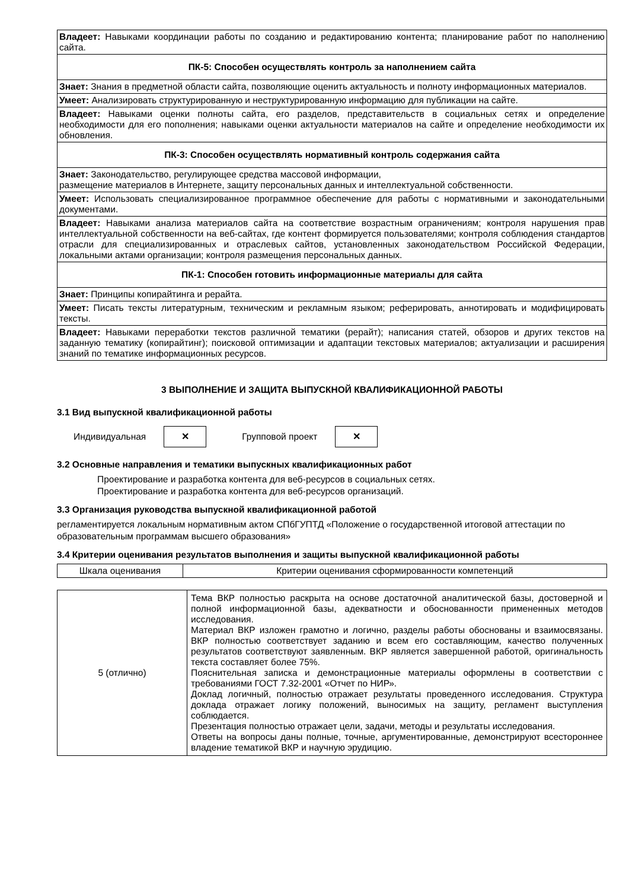| Владеет: Навыками координации работы по созданию и редактированию контента; планирование работ по наполнению сайта. |
| ПК-5: Способен осуществлять контроль за наполнением сайта |
| Знает: Знания в предметной области сайта, позволяющие оценить актуальность и полноту информационных материалов. |
| Умеет: Анализировать структурированную и неструктурированную информацию для публикации на сайте. |
| Владеет: Навыками оценки полноты сайта, его разделов, представительств в социальных сетях и определение необходимости для его пополнения; навыками оценки актуальности материалов на сайте и определение необходимости их обновления. |
| ПК-3: Способен осуществлять нормативный контроль содержания сайта |
| Знает: Законодательство, регулирующее средства массовой информации, размещение материалов в Интернете, защиту персональных данных и интеллектуальной собственности. |
| Умеет: Использовать специализированное программное обеспечение для работы с нормативными и законодательными документами. |
| Владеет: Навыками анализа материалов сайта на соответствие возрастным ограничениям; контроля нарушения прав интеллектуальной собственности на веб-сайтах, где контент формируется пользователями; контроля соблюдения стандартов отрасли для специализированных и отраслевых сайтов, установленных законодательством Российской Федерации, локальными актами организации; контроля размещения персональных данных. |
| ПК-1: Способен готовить информационные материалы для сайта |
| Знает: Принципы копирайтинга и рерайта. |
| Умеет: Писать тексты литературным, техническим и рекламным языком; реферировать, аннотировать и модифицировать тексты. |
| Владеет: Навыками переработки текстов различной тематики (рерайт); написания статей, обзоров и других текстов на заданную тематику (копирайтинг); поисковой оптимизации и адаптации текстовых материалов; актуализации и расширения знаний по тематике информационных ресурсов. |
3 ВЫПОЛНЕНИЕ И ЗАЩИТА ВЫПУСКНОЙ КВАЛИФИКАЦИОННОЙ РАБОТЫ
3.1 Вид выпускной квалификационной работы
Индивидуальная
✕
Групповой проект
✕
3.2 Основные направления и тематики выпускных квалификационных работ
Проектирование и разработка контента для веб-ресурсов в социальных сетях.
Проектирование и разработка контента для веб-ресурсов организаций.
3.3 Организация руководства выпускной квалификационной работой
регламентируется локальным нормативным актом СПбГУПТД «Положение о государственной итоговой аттестации по образовательным программам высшего образования»
3.4 Критерии оценивания результатов выполнения и защиты выпускной квалификационной работы
| Шкала оценивания | Критерии оценивания сформированности компетенций |
| 5 (отлично) | Тема ВКР полностью раскрыта на основе достаточной аналитической базы, достоверной и полной информационной базы, адекватности и обоснованности примененных методов исследования. Материал ВКР изложен грамотно и логично, разделы работы обоснованы и взаимосвязаны. ВКР полностью соответствует заданию и всем его составляющим, качество полученных результатов соответствуют заявленным. ВКР является завершенной работой, оригинальность текста составляет более 75%. Пояснительная записка и демонстрационные материалы оформлены в соответствии с требованиями ГОСТ 7.32-2001 «Отчет по НИР». Доклад логичный, полностью отражает результаты проведенного исследования. Структура доклада отражает логику положений, выносимых на защиту, регламент выступления соблюдается. Презентация полностью отражает цели, задачи, методы и результаты исследования. Ответы на вопросы даны полные, точные, аргументированные, демонстрируют всестороннее владение тематикой ВКР и научную эрудицию. |